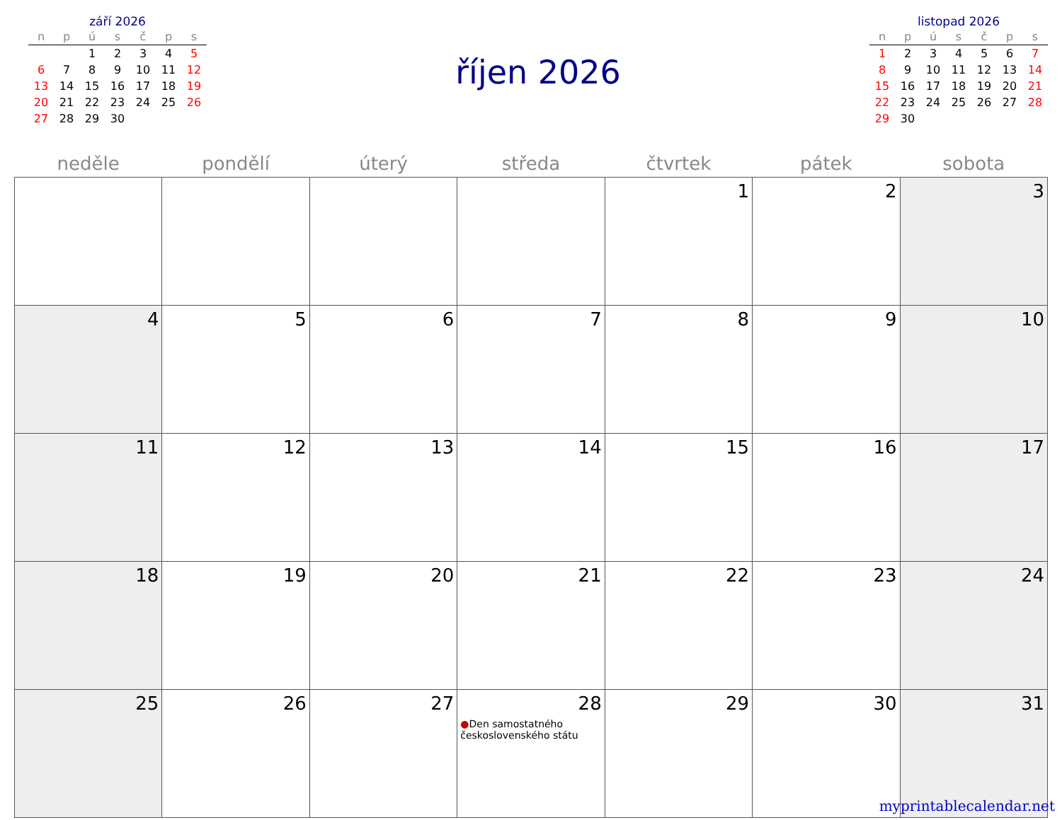září 2026
| n | p | ú | s | č | p | s |
| --- | --- | --- | --- | --- | --- | --- |
| | | 1 | 2 | 3 | 4 | 5 |
| 6 | 7 | 8 | 9 | 10 | 11 | 12 |
| 13 | 14 | 15 | 16 | 17 | 18 | 19 |
| 20 | 21 | 22 | 23 | 24 | 25 | 26 |
| 27 | 28 | 29 | 30 | | | |
říjen 2026
listopad 2026
| n | p | ú | s | č | p | s |
| --- | --- | --- | --- | --- | --- | --- |
| 1 | 2 | 3 | 4 | 5 | 6 | 7 |
| 8 | 9 | 10 | 11 | 12 | 13 | 14 |
| 15 | 16 | 17 | 18 | 19 | 20 | 21 |
| 22 | 23 | 24 | 25 | 26 | 27 | 28 |
| 29 | 30 | | | | | |
| neděle | pondělí | úterý | středa | čtvrtek | pátek | sobota |
| --- | --- | --- | --- | --- | --- | --- |
| | | | | 1 | 2 | 3 |
| 4 | 5 | 6 | 7 | 8 | 9 | 10 |
| 11 | 12 | 13 | 14 | 15 | 16 | 17 |
| 18 | 19 | 20 | 21 | 22 | 23 | 24 |
| 25 | 26 | 27 | 28 ● Den samostatného československého státu | 29 | 30 | 31 |
myprintablecalendar.net